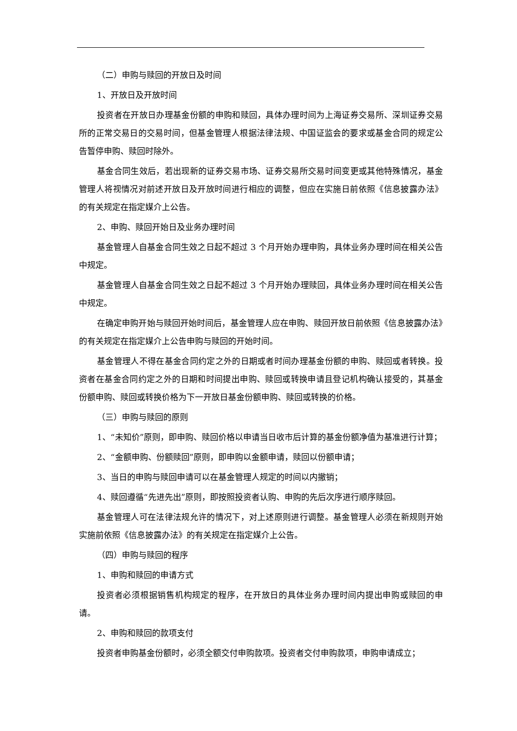（二）申购与赎回的开放日及时间
1、开放日及开放时间
投资者在开放日办理基金份额的申购和赎回，具体办理时间为上海证券交易所、深圳证券交易所的正常交易日的交易时间，但基金管理人根据法律法规、中国证监会的要求或基金合同的规定公告暂停申购、赎回时除外。
基金合同生效后，若出现新的证券交易市场、证券交易所交易时间变更或其他特殊情况，基金管理人将视情况对前述开放日及开放时间进行相应的调整，但应在实施日前依照《信息披露办法》的有关规定在指定媒介上公告。
2、申购、赎回开始日及业务办理时间
基金管理人自基金合同生效之日起不超过 3 个月开始办理申购，具体业务办理时间在相关公告中规定。
基金管理人自基金合同生效之日起不超过 3 个月开始办理赎回，具体业务办理时间在相关公告中规定。
在确定申购开始与赎回开始时间后，基金管理人应在申购、赎回开放日前依照《信息披露办法》的有关规定在指定媒介上公告申购与赎回的开始时间。
基金管理人不得在基金合同约定之外的日期或者时间办理基金份额的申购、赎回或者转换。投资者在基金合同约定之外的日期和时间提出申购、赎回或转换申请且登记机构确认接受的，其基金份额申购、赎回或转换价格为下一开放日基金份额申购、赎回或转换的价格。
（三）申购与赎回的原则
1、“未知价”原则，即申购、赎回价格以申请当日收市后计算的基金份额净值为基准进行计算；
2、“金额申购、份额赎回”原则，即申购以金额申请，赎回以份额申请；
3、当日的申购与赎回申请可以在基金管理人规定的时间以内撤销；
4、赎回遵循“先进先出”原则，即按照投资者认购、申购的先后次序进行顺序赎回。
基金管理人可在法律法规允许的情况下，对上述原则进行调整。基金管理人必须在新规则开始实施前依照《信息披露办法》的有关规定在指定媒介上公告。
（四）申购与赎回的程序
1、申购和赎回的申请方式
投资者必须根据销售机构规定的程序，在开放日的具体业务办理时间内提出申购或赎回的申请。
2、申购和赎回的款项支付
投资者申购基金份额时，必须全额交付申购款项。投资者交付申购款项，申购申请成立；